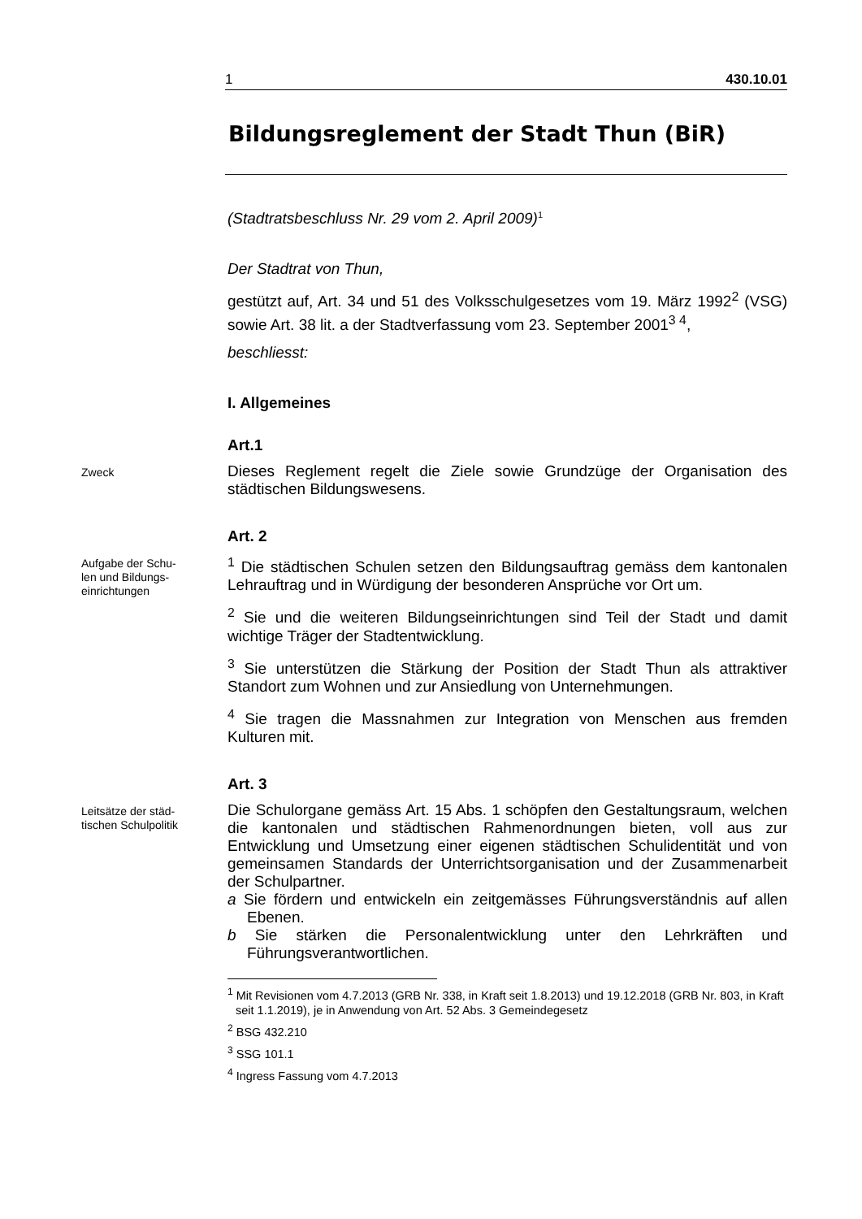1 430.10.01
Bildungsreglement der Stadt Thun (BiR)
(Stadtratsbeschluss Nr. 29 vom 2. April 2009)<sup>1</sup>
Der Stadtrat von Thun,
gestützt auf, Art. 34 und 51 des Volksschulgesetzes vom 19. März 1992<sup>2</sup> (VSG) sowie Art. 38 lit. a der Stadtverfassung vom 23. September 2001<sup>3 4</sup>,
beschliesst:
I. Allgemeines
Art.1
Zweck
Dieses Reglement regelt die Ziele sowie Grundzüge der Organisation des städtischen Bildungswesens.
Art. 2
Aufgabe der Schu-
len und Bildungs-
einrichtungen
<sup>1</sup> Die städtischen Schulen setzen den Bildungsauftrag gemäss dem kantonalen Lehrauftrag und in Würdigung der besonderen Ansprüche vor Ort um.
<sup>2</sup> Sie und die weiteren Bildungseinrichtungen sind Teil der Stadt und damit wichtige Träger der Stadtentwicklung.
<sup>3</sup> Sie unterstützen die Stärkung der Position der Stadt Thun als attraktiver Standort zum Wohnen und zur Ansiedlung von Unternehmungen.
<sup>4</sup> Sie tragen die Massnahmen zur Integration von Menschen aus fremden Kulturen mit.
Art. 3
Leitsätze der städ-
tischen Schulpolitik
Die Schulorgane gemäss Art. 15 Abs. 1 schöpfen den Gestaltungsraum, welchen die kantonalen und städtischen Rahmenordnungen bieten, voll aus zur Entwicklung und Umsetzung einer eigenen städtischen Schulidentität und von gemeinsamen Standards der Unterrichtsorganisation und der Zusammenarbeit der Schulpartner.
a Sie fördern und entwickeln ein zeitgemässes Führungsverständnis auf allen Ebenen.
b Sie stärken die Personalentwicklung unter den Lehrkräften und Führungsverantwortlichen.
<sup>1</sup> Mit Revisionen vom 4.7.2013 (GRB Nr. 338, in Kraft seit 1.8.2013) und 19.12.2018 (GRB Nr. 803, in Kraft seit 1.1.2019), je in Anwendung von Art. 52 Abs. 3 Gemeindegesetz
<sup>2</sup> BSG 432.210
<sup>3</sup> SSG 101.1
<sup>4</sup> Ingress Fassung vom 4.7.2013